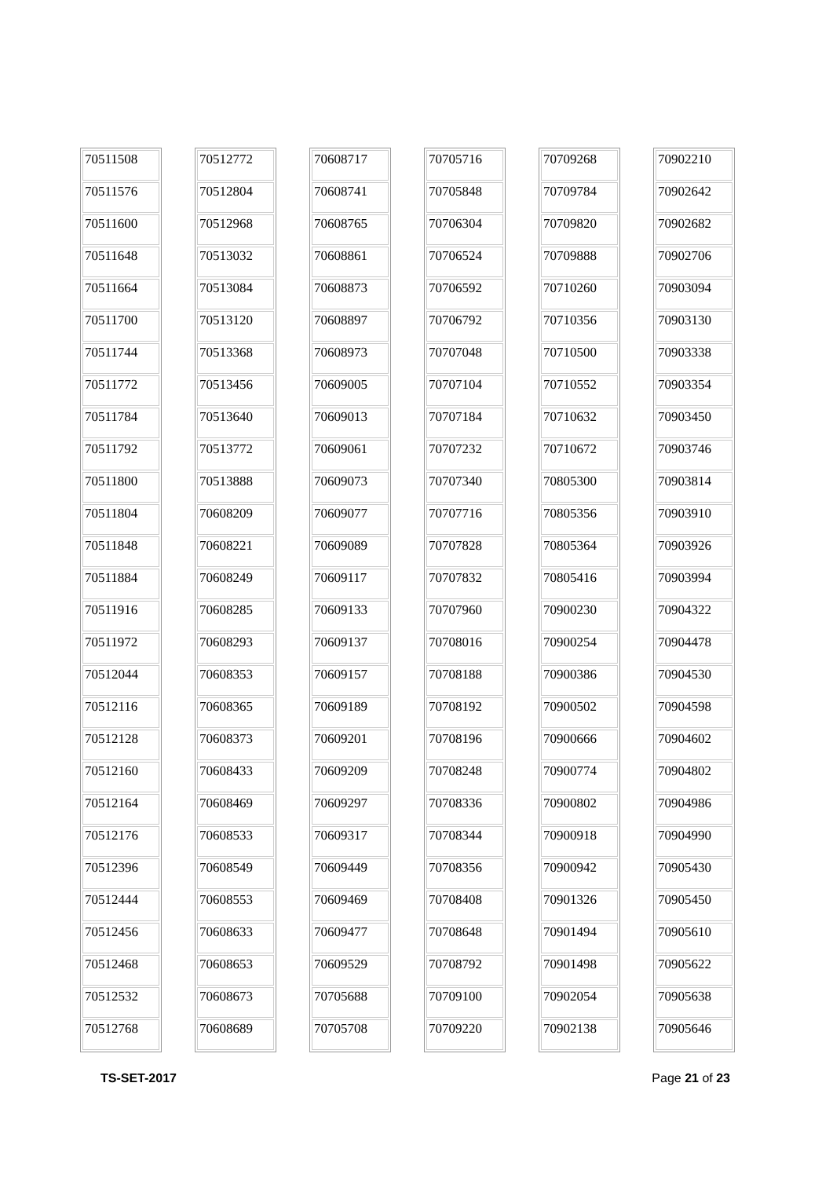| 70511508 |
| 70511576 |
| 70511600 |
| 70511648 |
| 70511664 |
| 70511700 |
| 70511744 |
| 70511772 |
| 70511784 |
| 70511792 |
| 70511800 |
| 70511804 |
| 70511848 |
| 70511884 |
| 70511916 |
| 70511972 |
| 70512044 |
| 70512116 |
| 70512128 |
| 70512160 |
| 70512164 |
| 70512176 |
| 70512396 |
| 70512444 |
| 70512456 |
| 70512468 |
| 70512532 |
| 70512768 |
| 70512772 |
| 70512804 |
| 70512968 |
| 70513032 |
| 70513084 |
| 70513120 |
| 70513368 |
| 70513456 |
| 70513640 |
| 70513772 |
| 70513888 |
| 70608209 |
| 70608221 |
| 70608249 |
| 70608285 |
| 70608293 |
| 70608353 |
| 70608365 |
| 70608373 |
| 70608433 |
| 70608469 |
| 70608533 |
| 70608549 |
| 70608553 |
| 70608633 |
| 70608653 |
| 70608673 |
| 70608689 |
| 70608717 |
| 70608741 |
| 70608765 |
| 70608861 |
| 70608873 |
| 70608897 |
| 70608973 |
| 70609005 |
| 70609013 |
| 70609061 |
| 70609073 |
| 70609077 |
| 70609089 |
| 70609117 |
| 70609133 |
| 70609137 |
| 70609157 |
| 70609189 |
| 70609201 |
| 70609209 |
| 70609297 |
| 70609317 |
| 70609449 |
| 70609469 |
| 70609477 |
| 70609529 |
| 70705688 |
| 70705708 |
| 70705716 |
| 70705848 |
| 70706304 |
| 70706524 |
| 70706592 |
| 70706792 |
| 70707048 |
| 70707104 |
| 70707184 |
| 70707232 |
| 70707340 |
| 70707716 |
| 70707828 |
| 70707832 |
| 70707960 |
| 70708016 |
| 70708188 |
| 70708192 |
| 70708196 |
| 70708248 |
| 70708336 |
| 70708344 |
| 70708356 |
| 70708408 |
| 70708648 |
| 70708792 |
| 70709100 |
| 70709220 |
| 70709268 |
| 70709784 |
| 70709820 |
| 70709888 |
| 70710260 |
| 70710356 |
| 70710500 |
| 70710552 |
| 70710632 |
| 70710672 |
| 70805300 |
| 70805356 |
| 70805364 |
| 70805416 |
| 70900230 |
| 70900254 |
| 70900386 |
| 70900502 |
| 70900666 |
| 70900774 |
| 70900802 |
| 70900918 |
| 70900942 |
| 70901326 |
| 70901494 |
| 70901498 |
| 70902054 |
| 70902138 |
| 70902210 |
| 70902642 |
| 70902682 |
| 70902706 |
| 70903094 |
| 70903130 |
| 70903338 |
| 70903354 |
| 70903450 |
| 70903746 |
| 70903814 |
| 70903910 |
| 70903926 |
| 70903994 |
| 70904322 |
| 70904478 |
| 70904530 |
| 70904598 |
| 70904602 |
| 70904802 |
| 70904986 |
| 70904990 |
| 70905430 |
| 70905450 |
| 70905610 |
| 70905622 |
| 70905638 |
| 70905646 |
TS-SET-2017 Page 21 of 23